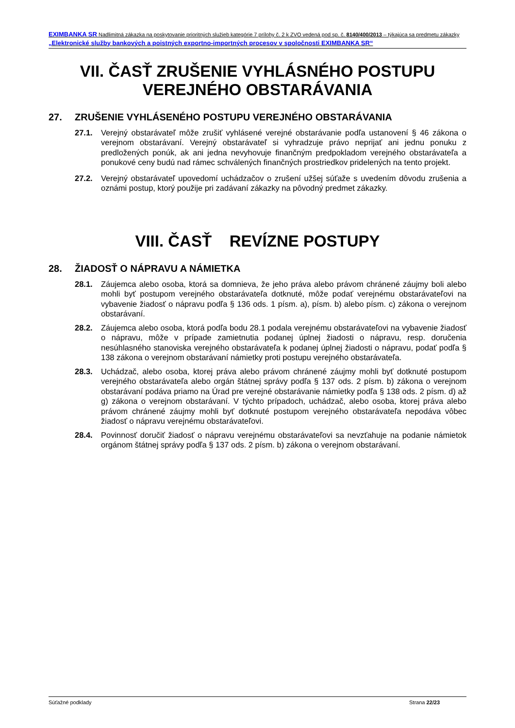EXIMBANKA SR Nadlimitná zákazka na poskytovanie prioritných služieb kategórie 7 prílohy č. 2 k ZVO vedená pod sp. č. 8140/400/2013 – týkajúca sa predmetu zákazky „Elektronické služby bankových a poistných exportno-importných procesov v spoločnosti EXIMBANKA SR“
VII. ČASŤ ZRUŠENIE VYHLÁSNÉHO POSTUPU VEREJNÉHO OBSTARÁVANIA
27. ZRUŠENIE VYHLÁSENÉHO POSTUPU VEREJNÉHO OBSTARÁVANIA
27.1. Verejný obstarávateľ môže zrušiť vyhlásené verejné obstarávanie podľa ustanovení § 46 zákona o verejnom obstarávaní. Verejný obstarávateľ si vyhradzuje právo neprijať ani jednu ponuku z predložených ponúk, ak ani jedna nevyhovuje finančným predpokladom verejného obstarávateľa a ponukové ceny budú nad rámec schválených finančných prostriedkov pridelených na tento projekt.
27.2. Verejný obstarávateľ upovedomí uchádzačov o zrušení užšej súťaže s uvedením dôvodu zrušenia a oznámi postup, ktorý použije pri zadávaní zákazky na pôvodný predmet zákazky.
VIII. ČASŤ REVÍZNE POSTUPY
28. ŽIADOSŤ O NÁPRAVU A NÁMIETKA
28.1. Záujemca alebo osoba, ktorá sa domnieva, že jeho práva alebo právom chránené záujmy boli alebo mohli byť postupom verejného obstarávateľa dotknuté, môže podať verejnému obstarávateľovi na vybavenie žiadosť o nápravu podľa § 136 ods. 1 písm. a), písm. b) alebo písm. c) zákona o verejnom obstarávaní.
28.2. Záujemca alebo osoba, ktorá podľa bodu 28.1 podala verejnému obstarávateľovi na vybavenie žiadosť o nápravu, môže v prípade zamietnutia podanej úplnej žiadosti o nápravu, resp. doručenia nesúhlasného stanoviska verejného obstarávateľa k podanej úplnej žiadosti o nápravu, podať podľa § 138 zákona o verejnom obstarávaní námietky proti postupu verejného obstarávateľa.
28.3. Uchádzač, alebo osoba, ktorej práva alebo právom chránené záujmy mohli byť dotknuté postupom verejného obstarávateľa alebo orgán štátnej správy podľa § 137 ods. 2 písm. b) zákona o verejnom obstarávaní podáva priamo na Úrad pre verejné obstarávanie námietky podľa § 138 ods. 2 písm. d) až g) zákona o verejnom obstarávaní. V týchto prípadoch, uchádzač, alebo osoba, ktorej práva alebo právom chránené záujmy mohli byť dotknuté postupom verejného obstarávateľa nepodáva vôbec žiadosť o nápravu verejnému obstarávateľovi.
28.4. Povinnosť doručiť žiadosť o nápravu verejnému obstarávateľovi sa nevzťahuje na podanie námietok orgánom štátnej správy podľa § 137 ods. 2 písm. b) zákona o verejnom obstarávaní.
Súťažné podklady Strana 22/23